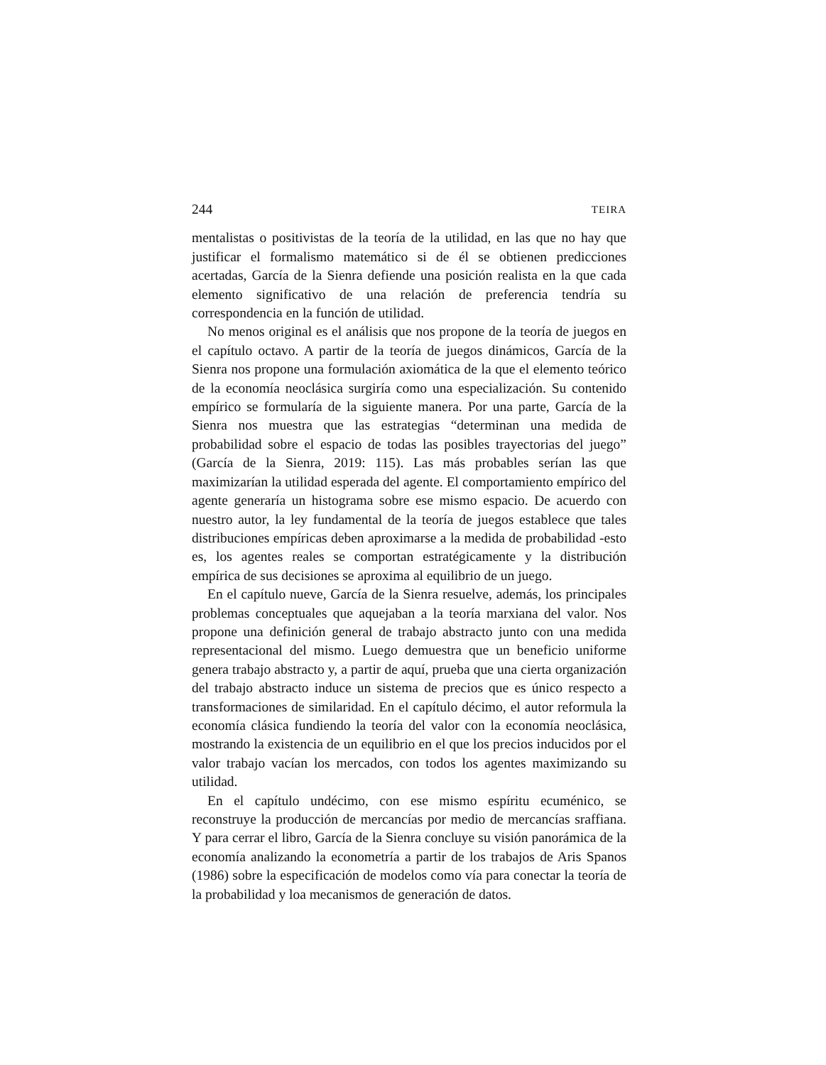244 TEIRA
mentalistas o positivistas de la teoría de la utilidad, en las que no hay que justificar el formalismo matemático si de él se obtienen predicciones acertadas, García de la Sienra defiende una posición realista en la que cada elemento significativo de una relación de preferencia tendría su correspondencia en la función de utilidad.
No menos original es el análisis que nos propone de la teoría de juegos en el capítulo octavo. A partir de la teoría de juegos dinámicos, García de la Sienra nos propone una formulación axiomática de la que el elemento teórico de la economía neoclásica surgiría como una especialización. Su contenido empírico se formularía de la siguiente manera. Por una parte, García de la Sienra nos muestra que las estrategias “determinan una medida de probabilidad sobre el espacio de todas las posibles trayectorias del juego” (García de la Sienra, 2019: 115). Las más probables serían las que maximizarían la utilidad esperada del agente. El comportamiento empírico del agente generaría un histograma sobre ese mismo espacio. De acuerdo con nuestro autor, la ley fundamental de la teoría de juegos establece que tales distribuciones empíricas deben aproximarse a la medida de probabilidad -esto es, los agentes reales se comportan estratégicamente y la distribución empírica de sus decisiones se aproxima al equilibrio de un juego.
En el capítulo nueve, García de la Sienra resuelve, además, los principales problemas conceptuales que aquejaban a la teoría marxiana del valor. Nos propone una definición general de trabajo abstracto junto con una medida representacional del mismo. Luego demuestra que un beneficio uniforme genera trabajo abstracto y, a partir de aquí, prueba que una cierta organización del trabajo abstracto induce un sistema de precios que es único respecto a transformaciones de similaridad. En el capítulo décimo, el autor reformula la economía clásica fundiendo la teoría del valor con la economía neoclásica, mostrando la existencia de un equilibrio en el que los precios inducidos por el valor trabajo vacían los mercados, con todos los agentes maximizando su utilidad.
En el capítulo undécimo, con ese mismo espíritu ecuménico, se reconstruye la producción de mercancías por medio de mercancías sraffiana. Y para cerrar el libro, García de la Sienra concluye su visión panorámica de la economía analizando la econometría a partir de los trabajos de Aris Spanos (1986) sobre la especificación de modelos como vía para conectar la teoría de la probabilidad y loa mecanismos de generación de datos.